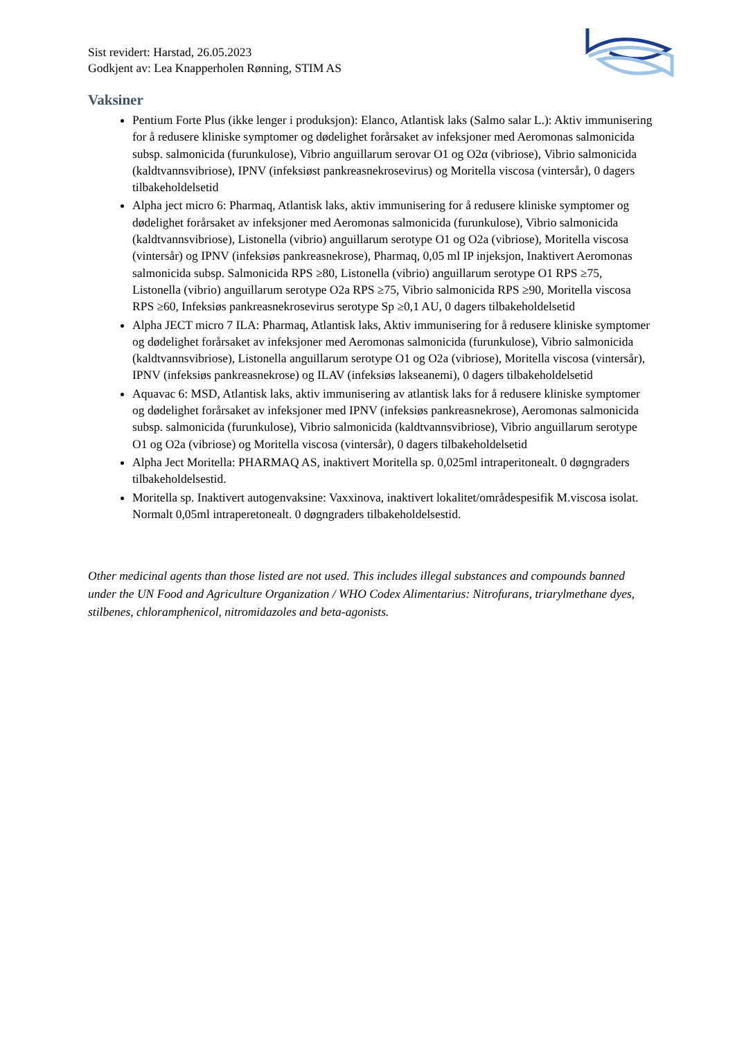Sist revidert: Harstad, 26.05.2023
Godkjent av: Lea Knapperholen Rønning, STIM AS
Vaksiner
Pentium Forte Plus (ikke lenger i produksjon): Elanco, Atlantisk laks (Salmo salar L.): Aktiv immunisering for å redusere kliniske symptomer og dødelighet forårsaket av infeksjoner med Aeromonas salmonicida subsp. salmonicida (furunkulose), Vibrio anguillarum serovar O1 og O2α (vibriose), Vibrio salmonicida (kaldtvannsvibriose), IPNV (infeksiøst pankreasnekrosevirus) og Moritella viscosa (vintersår), 0 dagers tilbakeholdelsetid
Alpha ject micro 6: Pharmaq, Atlantisk laks, aktiv immunisering for å redusere kliniske symptomer og dødelighet forårsaket av infeksjoner med Aeromonas salmonicida (furunkulose), Vibrio salmonicida (kaldtvannsvibriose), Listonella (vibrio) anguillarum serotype O1 og O2a (vibriose), Moritella viscosa (vintersår) og IPNV (infeksiøs pankreasnekrose), Pharmaq, 0,05 ml IP injeksjon, Inaktivert Aeromonas salmonicida subsp. Salmonicida RPS ≥80, Listonella (vibrio) anguillarum serotype O1 RPS ≥75, Listonella (vibrio) anguillarum serotype O2a RPS ≥75, Vibrio salmonicida RPS ≥90, Moritella viscosa RPS ≥60, Infeksiøs pankreasnekrosevirus serotype Sp ≥0,1 AU, 0 dagers tilbakeholdelsetid
Alpha JECT micro 7 ILA: Pharmaq, Atlantisk laks, Aktiv immunisering for å redusere kliniske symptomer og dødelighet forårsaket av infeksjoner med Aeromonas salmonicida (furunkulose), Vibrio salmonicida (kaldtvannsvibriose), Listonella anguillarum serotype O1 og O2a (vibriose), Moritella viscosa (vintersår), IPNV (infeksiøs pankreasnekrose) og ILAV (infeksiøs lakseanemi), 0 dagers tilbakeholdelsetid
Aquavac 6: MSD, Atlantisk laks, aktiv immunisering av atlantisk laks for å redusere kliniske symptomer og dødelighet forårsaket av infeksjoner med IPNV (infeksiøs pankreasnekrose), Aeromonas salmonicida subsp. salmonicida (furunkulose), Vibrio salmonicida (kaldtvannsvibriose), Vibrio anguillarum serotype O1 og O2a (vibriose) og Moritella viscosa (vintersår), 0 dagers tilbakeholdelsetid
Alpha Ject Moritella: PHARMAQ AS, inaktivert Moritella sp. 0,025ml intraperitonealt. 0 døgngraders tilbakeholdelsestid.
Moritella sp. Inaktivert autogenvaksine: Vaxxinova, inaktivert lokalitet/områdespesifik M.viscosa isolat. Normalt 0,05ml intraperetonealt. 0 døgngraders tilbakeholdelsestid.
Other medicinal agents than those listed are not used. This includes illegal substances and compounds banned under the UN Food and Agriculture Organization / WHO Codex Alimentarius: Nitrofurans, triarylmethane dyes, stilbenes, chloramphenicol, nitromidazoles and beta-agonists.